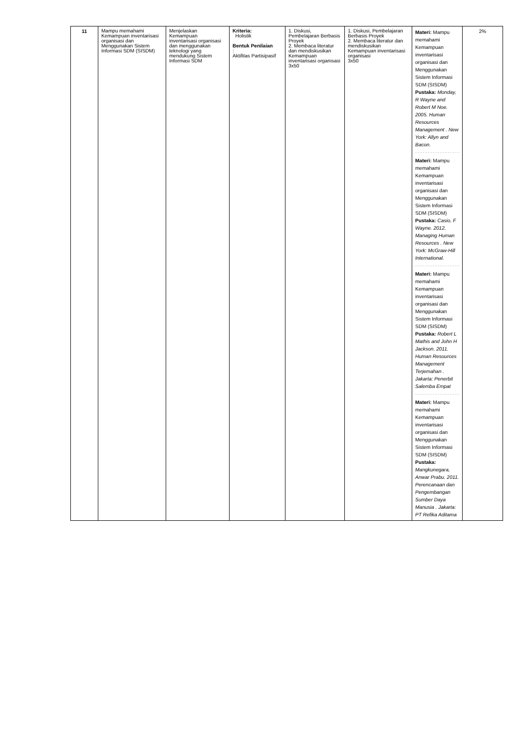| 11 | Mampu memahami Kemampuan inventarisasi organisasi dan Menggunakan Sistem Informasi SDM (SISDM) | Menjelaskan Kemampuan inventarisasi organisasi dan menggunakan teknologi yang mendukung Sistem Informasi SDM | Kriteria: Holistik Bentuk Penilaian : Aktifitas Partisipasif | 1. Diskusi, Pembelajaran Berbasis Proyek 2. Membaca literatur dan mendiskusikan Kemampuan inventarisasi organisasi 3x50 | 1. Diskusi, Pembelajaran Berbasis Proyek 2. Membaca literatur dan mendiskusikan Kemampuan inventarisasi organisasi 3x50 | Materi: Mampu memahami Kemampuan inventarisasi organisasi dan Menggunakan Sistem Informasi SDM (SISDM) Pustaka: Monday, R Wayne and Robert M Noe. 2005. Human Resources Management . New York: Allyn and Bacon. Materi: Mampu memahami Kemampuan inventarisasi organisasi dan Menggunakan Sistem Informasi SDM (SISDM) Pustaka: Casio, F Wayne. 2012. Managing Human Resources . New York: McGraw-Hill International. Materi: Mampu memahami Kemampuan inventarisasi organisasi dan Menggunakan Sistem Informasi SDM (SISDM) Pustaka: Robert L Mathis and John H Jackson. 2011. Human Resources Management Terjemahan . Jakarta: Penerbit Salemba Empat Materi: Mampu memahami Kemampuan inventarisasi organisasi dan Menggunakan Sistem Informasi SDM (SISDM) Pustaka: Mangkunegara, Anwar Prabu. 2011. Perencanaan dan Pengembangan Sumber Daya Manusia . Jakarta: PT Refika Aditama | 2% |